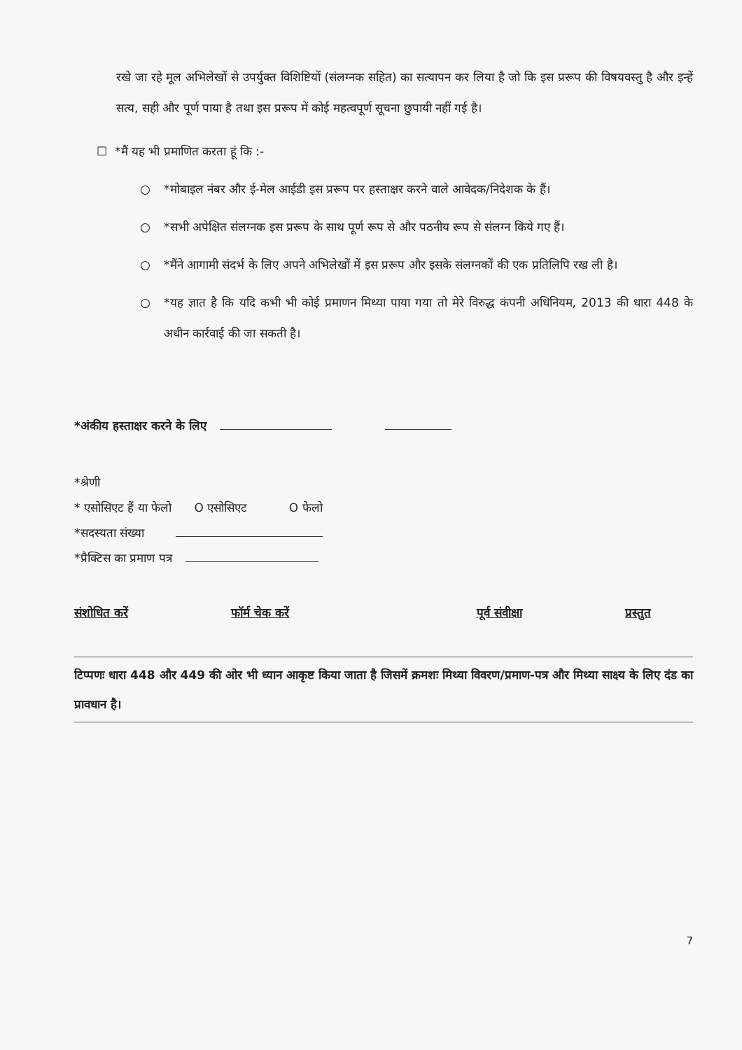रखे जा रहे मूल अभिलेखों से उपर्युक्त विशिष्टियों (संलग्नक सहित) का सत्यापन कर लिया है जो कि इस प्ररूप की विषयवस्तु है और इन्हें सत्य, सही और पूर्ण पाया है तथा इस प्ररूप में कोई महत्वपूर्ण सूचना छुपायी नहीं गई है।
☐ *मैं यह भी प्रमाणित करता हूं कि :-
○ *मोबाइल नंबर और ई-मेल आईडी इस प्ररूप पर हस्ताक्षर करने वाले आवेदक/निदेशक के हैं।
○ *सभी अपेक्षित संलग्नक इस प्ररूप के साथ पूर्ण रूप से और पठनीय रूप से संलग्न किये गए हैं।
○ *मैंने आगामी संदर्भ के लिए अपने अभिलेखों में इस प्ररूप और इसके संलग्नकों की एक प्रतिलिपि रख ली है।
○ *यह ज्ञात है कि यदि कभी भी कोई प्रमाणन मिथ्या पाया गया तो मेरे विरुद्ध कंपनी अधिनियम, 2013 की धारा 448 के अधीन कार्रवाई की जा सकती है।
*अंकीय हस्ताक्षर करने के लिए
*श्रेणी
* एसोसिएट हैं या फेलो O एसोसिएट O फेलो
*सदस्यता संख्या
*प्रैक्टिस का प्रमाण पत्र
संशोधित करें फॉर्म चेक करें पूर्व संवीक्षा प्रस्तुत
टिप्पणः धारा 448 और 449 की ओर भी ध्यान आकृष्ट किया जाता है जिसमें क्रमशः मिथ्या विवरण/प्रमाण-पत्र और मिथ्या साक्ष्य के लिए दंड का प्रावधान है।
7